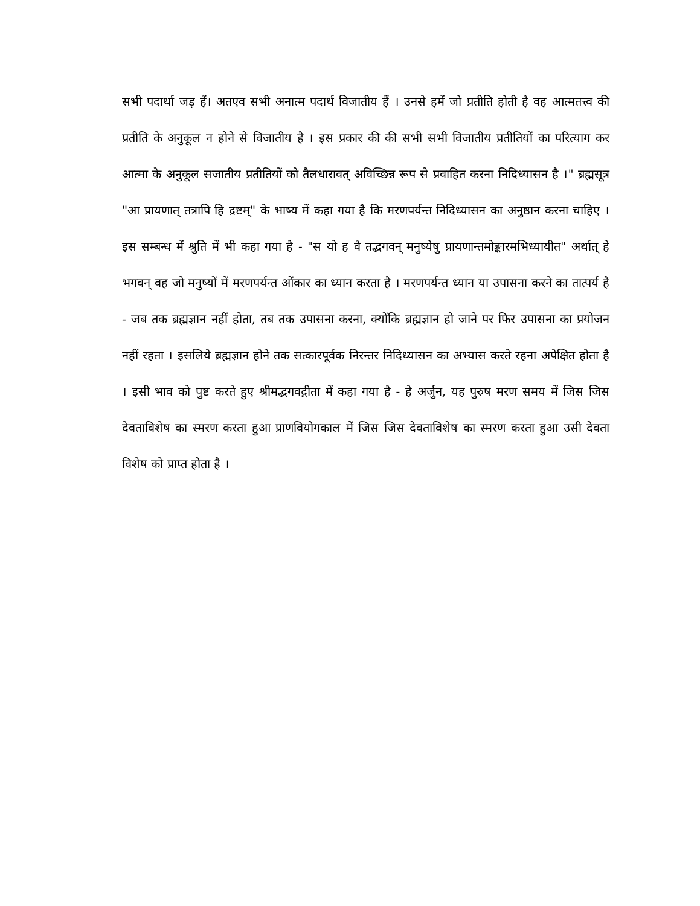सभी पदार्था जड़ हैं। अतएव सभी अनात्म पदार्थ विजातीय हैं । उनसे हमें जो प्रतीति होती है वह आत्मतत्त्व की प्रतीति के अनुकूल न होने से विजातीय है । इस प्रकार की की सभी सभी विजातीय प्रतीतियों का परित्याग कर आत्मा के अनुकूल सजातीय प्रतीतियों को तैलधारावत् अविच्छिन्न रूप से प्रवाहित करना निदिध्यासन है ।" ब्रह्मसूत्र "आ प्रायणात् तत्रापि हि द्रष्टम्" के भाष्य में कहा गया है कि मरणपर्यन्त निदिध्यासन का अनुष्ठान करना चाहिए । इस सम्बन्ध में श्रुति में भी कहा गया है - "स यो ह वै तद्भगवन् मनुष्येषु प्रायणान्तमोङ्कारमभिध्यायीत" अर्थात् हे भगवन् वह जो मनुष्यों में मरणपर्यन्त ओंकार का ध्यान करता है । मरणपर्यन्त ध्यान या उपासना करने का तात्पर्य है - जब तक ब्रह्मज्ञान नहीं होता, तब तक उपासना करना, क्योंकि ब्रह्मज्ञान हो जाने पर फिर उपासना का प्रयोजन नहीं रहता । इसलिये ब्रह्मज्ञान होने तक सत्कारपूर्वक निरन्तर निदिध्यासन का अभ्यास करते रहना अपेक्षित होता है । इसी भाव को पुष्ट करते हुए श्रीमद्भगवद्गीता में कहा गया है - हे अर्जुन, यह पुरुष मरण समय में जिस जिस देवताविशेष का स्मरण करता हुआ प्राणवियोगकाल में जिस जिस देवताविशेष का स्मरण करता हुआ उसी देवता विशेष को प्राप्त होता है ।